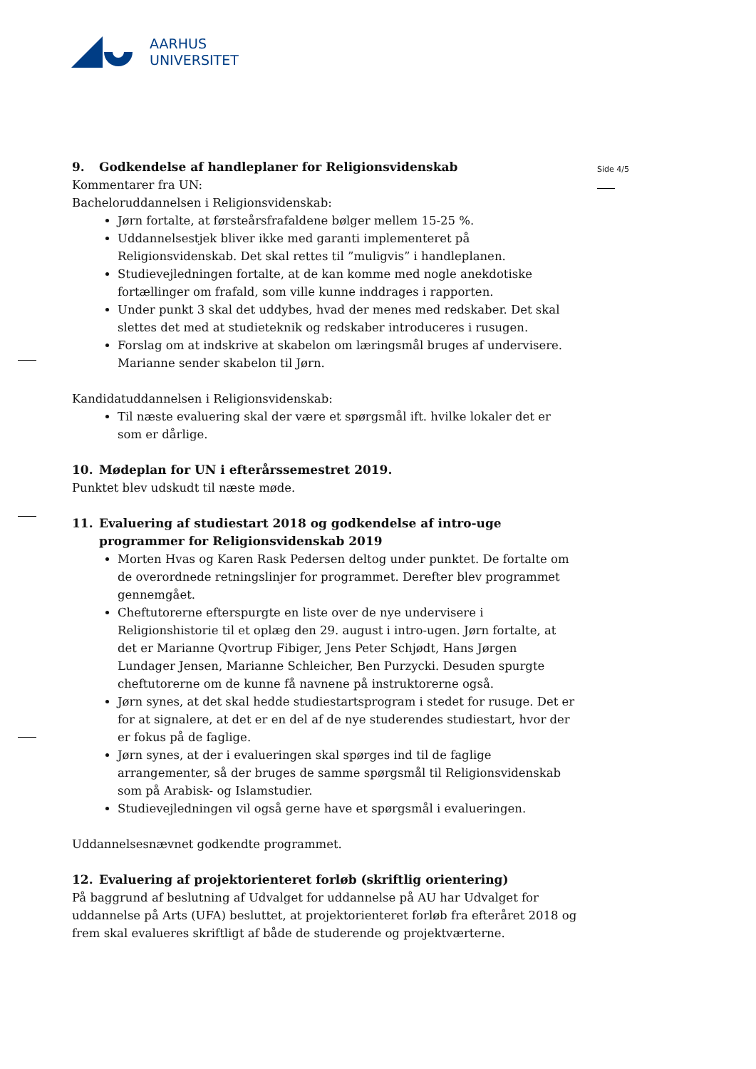AARHUS
UNIVERSITET
Side 4/5
9. Godkendelse af handleplaner for Religionsvidenskab
Kommentarer fra UN:
Bacheloruddannelsen i Religionsvidenskab:
Jørn fortalte, at førsteårsfrafaldene bølger mellem 15-25 %.
Uddannelsestjek bliver ikke med garanti implementeret på Religionsvidenskab. Det skal rettes til ”muligvis” i handleplanen.
Studievejledningen fortalte, at de kan komme med nogle anekdotiske fortællinger om frafald, som ville kunne inddrages i rapporten.
Under punkt 3 skal det uddybes, hvad der menes med redskaber. Det skal slettes det med at studieteknik og redskaber introduceres i rusugen.
Forslag om at indskrive at skabelon om læringsmål bruges af undervisere. Marianne sender skabelon til Jørn.
Kandidatuddannelsen i Religionsvidenskab:
Til næste evaluering skal der være et spørgsmål ift. hvilke lokaler det er som er dårlige.
10. Mødeplan for UN i efterårssemestret 2019.
Punktet blev udskudt til næste møde.
11. Evaluering af studiestart 2018 og godkendelse af intro-uge programmer for Religionsvidenskab 2019
Morten Hvas og Karen Rask Pedersen deltog under punktet. De fortalte om de overordnede retningslinjer for programmet. Derefter blev programmet gennemgået.
Cheftutorerne efterspurgte en liste over de nye undervisere i Religionshistorie til et oplæg den 29. august i intro-ugen. Jørn fortalte, at det er Marianne Qvortrup Fibiger, Jens Peter Schjødt, Hans Jørgen Lundager Jensen, Marianne Schleicher, Ben Purzycki. Desuden spurgte cheftutorerne om de kunne få navnene på instruktorerne også.
Jørn synes, at det skal hedde studiestartsprogram i stedet for rusuge. Det er for at signalere, at det er en del af de nye studerendes studiestart, hvor der er fokus på de faglige.
Jørn synes, at der i evalueringen skal spørges ind til de faglige arrangementer, så der bruges de samme spørgsmål til Religionsvidenskab som på Arabisk- og Islamstudier.
Studievejledningen vil også gerne have et spørgsmål i evalueringen.
Uddannelsesnævnet godkendte programmet.
12. Evaluering af projektorienteret forløb (skriftlig orientering)
På baggrund af beslutning af Udvalget for uddannelse på AU har Udvalget for uddannelse på Arts (UFA) besluttet, at projektorienteret forløb fra efteråret 2018 og frem skal evalueres skriftligt af både de studerende og projektværterne.